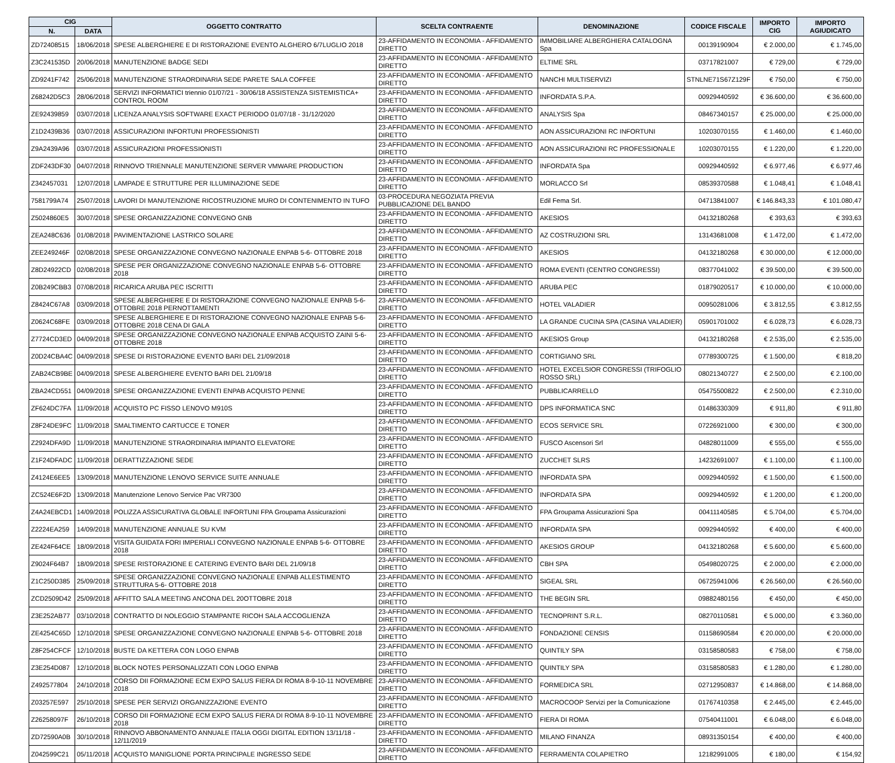| CIG | | OGGETTO CONTRATTO | SCELTA CONTRAENTE | DENOMINAZIONE | CODICE FISCALE | IMPORTO CIG | IMPORTO AGIUDICATO |
| --- | --- | --- | --- | --- | --- | --- | --- |
| N. | DATA | | | | | | |
| ZD72408515 | 18/06/2018 | SPESE ALBERGHIERE E DI RISTORAZIONE EVENTO ALGHERO 6/7LUGLIO 2018 | 23-AFFIDAMENTO IN ECONOMIA - AFFIDAMENTO DIRETTO | IMMOBILIARE ALBERGHIERA CATALOGNA Spa | 00139190904 | € 2.000,00 | € 1.745,00 |
| Z3C241535D | 20/06/2018 | MANUTENZIONE BADGE SEDI | 23-AFFIDAMENTO IN ECONOMIA - AFFIDAMENTO DIRETTO | ELTIME SRL | 03717821007 | € 729,00 | € 729,00 |
| ZD9241F742 | 25/06/2018 | MANUTENZIONE STRAORDINARIA SEDE PARETE SALA COFFEE | 23-AFFIDAMENTO IN ECONOMIA - AFFIDAMENTO DIRETTO | NANCHI MULTISERVIZI | STNLNE71S67Z129F | € 750,00 | € 750,00 |
| Z68242D5C3 | 28/06/2018 | SERVIZI INFORMATICI triennio 01/07/21 - 30/06/18 ASSISTENZA SISTEMISTICA+ CONTROL ROOM | 23-AFFIDAMENTO IN ECONOMIA - AFFIDAMENTO DIRETTO | INFORDATA S.P.A. | 00929440592 | € 36.600,00 | € 36.600,00 |
| ZE92439859 | 03/07/2018 | LICENZA ANALYSIS SOFTWARE EXACT PERIODO 01/07/18 - 31/12/2020 | 23-AFFIDAMENTO IN ECONOMIA - AFFIDAMENTO DIRETTO | ANALYSIS Spa | 08467340157 | € 25.000,00 | € 25.000,00 |
| Z1D2439B36 | 03/07/2018 | ASSICURAZIONI INFORTUNI PROFESSIONISTI | 23-AFFIDAMENTO IN ECONOMIA - AFFIDAMENTO DIRETTO | AON ASSICURAZIONI RC INFORTUNI | 10203070155 | € 1.460,00 | € 1.460,00 |
| Z9A2439A96 | 03/07/2018 | ASSICURAZIONI PROFESSIONISTI | 23-AFFIDAMENTO IN ECONOMIA - AFFIDAMENTO DIRETTO | AON ASSICURAZIONI RC PROFESSIONALE | 10203070155 | € 1.220,00 | € 1.220,00 |
| ZDF243DF30 | 04/07/2018 | RINNOVO TRIENNALE MANUTENZIONE SERVER VMWARE PRODUCTION | 23-AFFIDAMENTO IN ECONOMIA - AFFIDAMENTO DIRETTO | INFORDATA Spa | 00929440592 | € 6.977,46 | € 6.977,46 |
| Z342457031 | 12/07/2018 | LAMPADE E STRUTTURE PER ILLUMINAZIONE SEDE | 23-AFFIDAMENTO IN ECONOMIA - AFFIDAMENTO DIRETTO | MORLACCO Srl | 08539370588 | € 1.048,41 | € 1.048,41 |
| 7581799A74 | 25/07/2018 | LAVORI DI MANUTENZIONE RICOSTRUZIONE MURO DI CONTENIMENTO IN TUFO | 03-PROCEDURA NEGOZIATA PREVIA PUBBLICAZIONE DEL BANDO | Edil Fema Srl. | 04713841007 | € 146.843,33 | € 101.080,47 |
| Z5024860E5 | 30/07/2018 | SPESE ORGANIZZAZIONE CONVEGNO GNB | 23-AFFIDAMENTO IN ECONOMIA - AFFIDAMENTO DIRETTO | AKESIOS | 04132180268 | € 393,63 | € 393,63 |
| ZEA248C636 | 01/08/2018 | PAVIMENTAZIONE LASTRICO SOLARE | 23-AFFIDAMENTO IN ECONOMIA - AFFIDAMENTO DIRETTO | AZ COSTRUZIONI SRL | 13143681008 | € 1.472,00 | € 1.472,00 |
| ZEE249246F | 02/08/2018 | SPESE ORGANIZZAZIONE CONVEGNO NAZIONALE ENPAB 5-6- OTTOBRE 2018 | 23-AFFIDAMENTO IN ECONOMIA - AFFIDAMENTO DIRETTO | AKESIOS | 04132180268 | € 30.000,00 | € 12.000,00 |
| Z8D24922CD | 02/08/2018 | SPESE PER ORGANIZZAZIONE CONVEGNO NAZIONALE ENPAB 5-6- OTTOBRE 2018 | 23-AFFIDAMENTO IN ECONOMIA - AFFIDAMENTO DIRETTO | ROMA EVENTI (CENTRO CONGRESSI) | 08377041002 | € 39.500,00 | € 39.500,00 |
| Z0B249CBB3 | 07/08/2018 | RICARICA ARUBA PEC ISCRITTI | 23-AFFIDAMENTO IN ECONOMIA - AFFIDAMENTO DIRETTO | ARUBA PEC | 01879020517 | € 10.000,00 | € 10.000,00 |
| Z8424C67A8 | 03/09/2018 | SPESE ALBERGHIERE E DI RISTORAZIONE CONVEGNO NAZIONALE ENPAB 5-6- OTTOBRE 2018 PERNOTTAMENTI | 23-AFFIDAMENTO IN ECONOMIA - AFFIDAMENTO DIRETTO | HOTEL VALADIER | 00950281006 | € 3.812,55 | € 3.812,55 |
| Z0624C68FE | 03/09/2018 | SPESE ALBERGHIERE E DI RISTORAZIONE CONVEGNO NAZIONALE ENPAB 5-6- OTTOBRE 2018 CENA DI GALA | 23-AFFIDAMENTO IN ECONOMIA - AFFIDAMENTO DIRETTO | LA GRANDE CUCINA SPA (CASINA VALADIER) | 05901701002 | € 6.028,73 | € 6.028,73 |
| Z7724CD3ED | 04/09/2018 | SPESE ORGANIZZAZIONE CONVEGNO NAZIONALE ENPAB ACQUISTO ZAINI 5-6- OTTOBRE 2018 | 23-AFFIDAMENTO IN ECONOMIA - AFFIDAMENTO DIRETTO | AKESIOS Group | 04132180268 | € 2.535,00 | € 2.535,00 |
| Z0D24CBA4C | 04/09/2018 | SPESE DI RISTORAZIONE EVENTO BARI DEL 21/09/2018 | 23-AFFIDAMENTO IN ECONOMIA - AFFIDAMENTO DIRETTO | CORTIGIANO SRL | 07789300725 | € 1.500,00 | € 818,20 |
| ZAB24CB9BE | 04/09/2018 | SPESE ALBERGHIERE EVENTO BARI DEL 21/09/18 | 23-AFFIDAMENTO IN ECONOMIA - AFFIDAMENTO DIRETTO | HOTEL EXCELSIOR CONGRESSI (TRIFOGLIO ROSSO SRL) | 08021340727 | € 2.500,00 | € 2.100,00 |
| ZBA24CD551 | 04/09/2018 | SPESE ORGANIZZAZIONE EVENTI ENPAB ACQUISTO PENNE | 23-AFFIDAMENTO IN ECONOMIA - AFFIDAMENTO DIRETTO | PUBBLICARRELLO | 05475500822 | € 2.500,00 | € 2.310,00 |
| ZF624DC7FA | 11/09/2018 | ACQUISTO PC FISSO LENOVO M910S | 23-AFFIDAMENTO IN ECONOMIA - AFFIDAMENTO DIRETTO | DPS INFORMATICA SNC | 01486330309 | € 911,80 | € 911,80 |
| Z8F24DE9FC | 11/09/2018 | SMALTIMENTO CARTUCCE E TONER | 23-AFFIDAMENTO IN ECONOMIA - AFFIDAMENTO DIRETTO | ECOS SERVICE SRL | 07226921000 | € 300,00 | € 300,00 |
| Z2924DFA9D | 11/09/2018 | MANUTENZIONE STRAORDINARIA IMPIANTO ELEVATORE | 23-AFFIDAMENTO IN ECONOMIA - AFFIDAMENTO DIRETTO | FUSCO Ascensori Srl | 04828011009 | € 555,00 | € 555,00 |
| Z1F24DFADC | 11/09/2018 | DERATTIZZAZIONE SEDE | 23-AFFIDAMENTO IN ECONOMIA - AFFIDAMENTO DIRETTO | ZUCCHET SLRS | 14232691007 | € 1.100,00 | € 1.100,00 |
| Z4124E6EE5 | 13/09/2018 | MANUTENZIONE LENOVO SERVICE SUITE ANNUALE | 23-AFFIDAMENTO IN ECONOMIA - AFFIDAMENTO DIRETTO | INFORDATA SPA | 00929440592 | € 1.500,00 | € 1.500,00 |
| ZC524E6F2D | 13/09/2018 | Manutenzione Lenovo Service Pac VR7300 | 23-AFFIDAMENTO IN ECONOMIA - AFFIDAMENTO DIRETTO | INFORDATA SPA | 00929440592 | € 1.200,00 | € 1.200,00 |
| Z4A24EBCD1 | 14/09/2018 | POLIZZA ASSICURATIVA GLOBALE INFORTUNI FPA Groupama Assicurazioni | 23-AFFIDAMENTO IN ECONOMIA - AFFIDAMENTO DIRETTO | FPA Groupama Assicurazioni Spa | 00411140585 | € 5.704,00 | € 5.704,00 |
| Z2224EA259 | 14/09/2018 | MANUTENZIONE ANNUALE SU KVM | 23-AFFIDAMENTO IN ECONOMIA - AFFIDAMENTO DIRETTO | INFORDATA SPA | 00929440592 | € 400,00 | € 400,00 |
| ZE424F64CE | 18/09/2018 | VISITA GUIDATA FORI IMPERIALI CONVEGNO NAZIONALE ENPAB 5-6- OTTOBRE 2018 | 23-AFFIDAMENTO IN ECONOMIA - AFFIDAMENTO DIRETTO | AKESIOS GROUP | 04132180268 | € 5.600,00 | € 5.600,00 |
| Z9024F64B7 | 18/09/2018 | SPESE RISTORAZIONE E CATERING EVENTO BARI DEL 21/09/18 | 23-AFFIDAMENTO IN ECONOMIA - AFFIDAMENTO DIRETTO | CBH SPA | 05498020725 | € 2.000,00 | € 2.000,00 |
| Z1C250D385 | 25/09/2018 | SPESE ORGANIZZAZIONE CONVEGNO NAZIONALE ENPAB ALLESTIMENTO STRUTTURA 5-6- OTTOBRE 2018 | 23-AFFIDAMENTO IN ECONOMIA - AFFIDAMENTO DIRETTO | SIGEAL SRL | 06725941006 | € 26.560,00 | € 26.560,00 |
| ZCD2509D42 | 25/09/2018 | AFFITTO SALA MEETING ANCONA DEL 20OTTOBRE 2018 | 23-AFFIDAMENTO IN ECONOMIA - AFFIDAMENTO DIRETTO | THE BEGIN SRL | 09882480156 | € 450,00 | € 450,00 |
| Z3E252AB77 | 03/10/2018 | CONTRATTO DI NOLEGGIO STAMPANTE RICOH SALA ACCOGLIENZA | 23-AFFIDAMENTO IN ECONOMIA - AFFIDAMENTO DIRETTO | TECNOPRINT S.R.L. | 08270110581 | € 5.000,00 | € 3.360,00 |
| ZE4254C65D | 12/10/2018 | SPESE ORGANIZZAZIONE CONVEGNO NAZIONALE ENPAB 5-6- OTTOBRE 2018 | 23-AFFIDAMENTO IN ECONOMIA - AFFIDAMENTO DIRETTO | FONDAZIONE CENSIS | 01158690584 | € 20.000,00 | € 20.000,00 |
| Z8F254CFCF | 12/10/2018 | BUSTE DA KETTERA CON LOGO ENPAB | 23-AFFIDAMENTO IN ECONOMIA - AFFIDAMENTO DIRETTO | QUINTILY SPA | 03158580583 | € 758,00 | € 758,00 |
| Z3E254D087 | 12/10/2018 | BLOCK NOTES PERSONALIZZATI CON LOGO ENPAB | 23-AFFIDAMENTO IN ECONOMIA - AFFIDAMENTO DIRETTO | QUINTILY SPA | 03158580583 | € 1.280,00 | € 1.280,00 |
| Z492577804 | 24/10/2018 | CORSO DII FORMAZIONE ECM EXPO SALUS FIERA DI ROMA 8-9-10-11 NOVEMBRE 2018 | 23-AFFIDAMENTO IN ECONOMIA - AFFIDAMENTO DIRETTO | FORMEDICA SRL | 02712950837 | € 14.868,00 | € 14.868,00 |
| Z03257E597 | 25/10/2018 | SPESE PER SERVIZI ORGANIZZAZIONE EVENTO | 23-AFFIDAMENTO IN ECONOMIA - AFFIDAMENTO DIRETTO | MACROCOOP Servizi per la Comunicazione | 01767410358 | € 2.445,00 | € 2.445,00 |
| Z26258097F | 26/10/2018 | CORSO DII FORMAZIONE ECM EXPO SALUS FIERA DI ROMA 8-9-10-11 NOVEMBRE 2018 | 23-AFFIDAMENTO IN ECONOMIA - AFFIDAMENTO DIRETTO | FIERA DI ROMA | 07540411001 | € 6.048,00 | € 6.048,00 |
| ZD72590A0B | 30/10/2018 | RINNOVO ABBONAMENTO ANNUALE ITALIA OGGI DIGITAL EDITION 13/11/18 - 12/11/2019 | 23-AFFIDAMENTO IN ECONOMIA - AFFIDAMENTO DIRETTO | MILANO FINANZA | 08931350154 | € 400,00 | € 400,00 |
| Z042599C21 | 05/11/2018 | ACQUISTO MANIGLIONE PORTA PRINCIPALE INGRESSO SEDE | 23-AFFIDAMENTO IN ECONOMIA - AFFIDAMENTO DIRETTO | FERRAMENTA COLAPIETRO | 12182991005 | € 180,00 | € 154,92 |